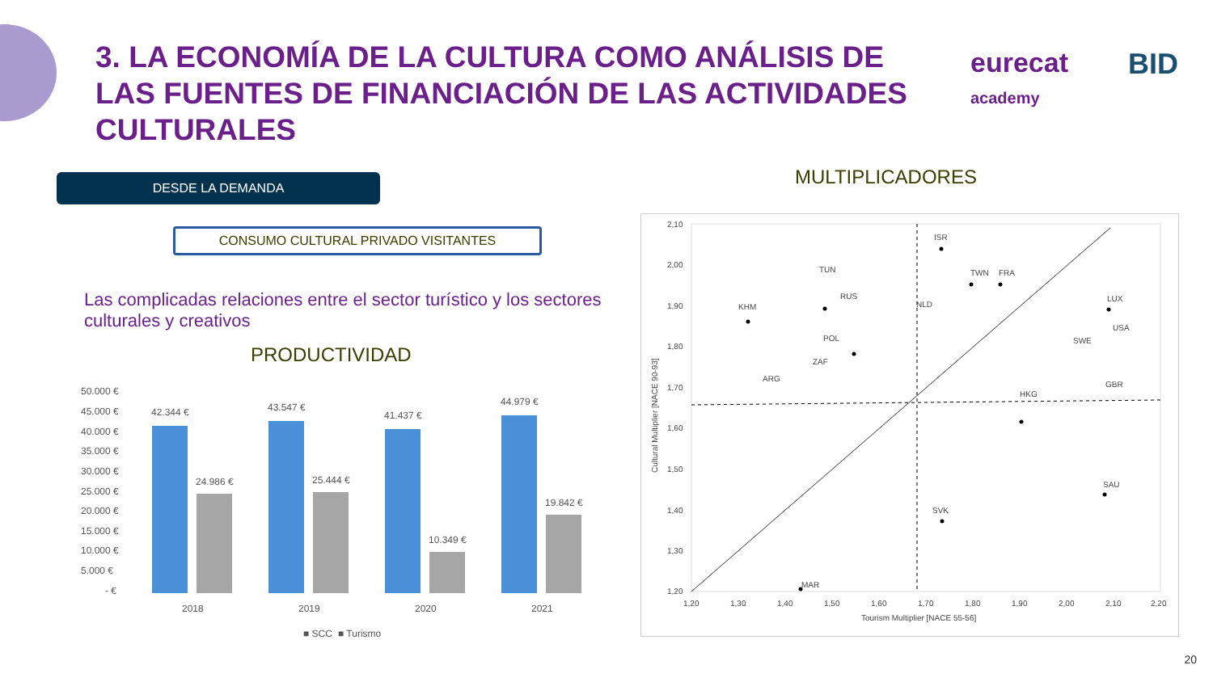3. LA ECONOMÍA DE LA CULTURA COMO ANÁLISIS DE LAS FUENTES DE FINANCIACIÓN DE LAS ACTIVIDADES CULTURALES
eurecat
academy
BID
DESDE LA DEMANDA
CONSUMO CULTURAL PRIVADO VISITANTES
Las complicadas relaciones entre el sector turístico y los sectores culturales y creativos
PRODUCTIVIDAD
MULTIPLICADORES
50.000 €
45.000 €
40.000 €
35.000 €
30.000 €
25.000 €
20.000 €
15.000 €
10.000 €
5.000 €
- €
42.344 €
24.986 €
43.547 €
25.444 €
41.437 €
10.349 €
44.979 €
19.842 €
2018
2019
2020
2021
■ SCC
■ Turismo
2,10
2,00
1,90
1,80
1,70
1,60
1,50
1,40
1,30
1,20
1,20
1,30
1,40
1,50
1,60
1,70
1,80
1,90
2,00
2,10
2,20
Tourism Multiplier [NACE 55-56]
Cultural Multiplier [NACE 90-93]
ISR
TUN
TWN
FRA
KHM
RUS
NLD
LUX
USA
SWE
GBR
POL
ZAF
ARG
HKG
SAU
MAR
SVK
20